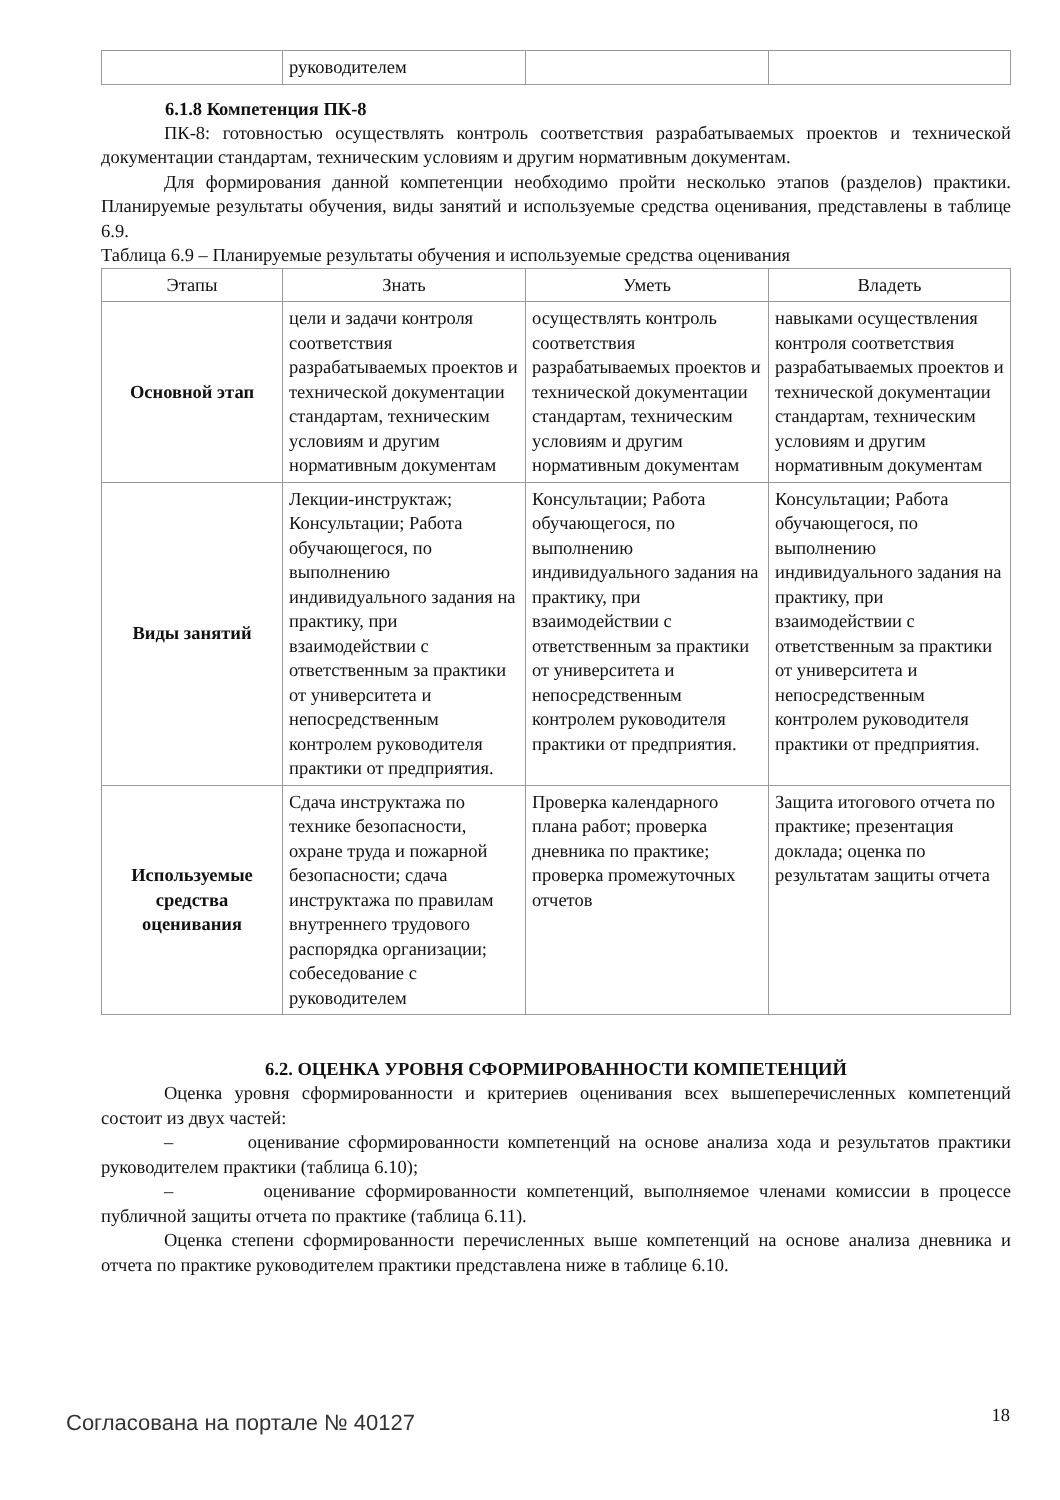| | руководителем | | |
6.1.8 Компетенция ПК-8
ПК-8: готовностью осуществлять контроль соответствия разрабатываемых проектов и технической документации стандартам, техническим условиям и другим нормативным документам.
Для формирования данной компетенции необходимо пройти несколько этапов (разделов) практики. Планируемые результаты обучения, виды занятий и используемые средства оценивания, представлены в таблице 6.9.
Таблица 6.9 – Планируемые результаты обучения и используемые средства оценивания
| Этапы | Знать | Уметь | Владеть |
| --- | --- | --- | --- |
| Основной этап | цели и задачи контроля соответствия разрабатываемых проектов и технической документации стандартам, техническим условиям и другим нормативным документам | осуществлять контроль соответствия разрабатываемых проектов и технической документации стандартам, техническим условиям и другим нормативным документам | навыками осуществления контроля соответствия разрабатываемых проектов и технической документации стандартам, техническим условиям и другим нормативным документам |
| Виды занятий | Лекции-инструктаж; Консультации; Работа обучающегося, по выполнению индивидуального задания на практику, при взаимодействии с ответственным за практики от университета и непосредственным контролем руководителя практики от предприятия. | Консультации; Работа обучающегося, по выполнению индивидуального задания на практику, при взаимодействии с ответственным за практики от университета и непосредственным контролем руководителя практики от предприятия. | Консультации; Работа обучающегося, по выполнению индивидуального задания на практику, при взаимодействии с ответственным за практики от университета и непосредственным контролем руководителя практики от предприятия. |
| Используемые средства оценивания | Сдача инструктажа по технике безопасности, охране труда и пожарной безопасности; сдача инструктажа по правилам внутреннего трудового распорядка организации; собеседование с руководителем | Проверка календарного плана работ; проверка дневника по практике; проверка промежуточных отчетов | Защита итогового отчета по практике; презентация доклада; оценка по результатам защиты отчета |
6.2. ОЦЕНКА УРОВНЯ СФОРМИРОВАННОСТИ КОМПЕТЕНЦИЙ
Оценка уровня сформированности и критериев оценивания всех вышеперечисленных компетенций состоит из двух частей:
– оценивание сформированности компетенций на основе анализа хода и результатов практики руководителем практики (таблица 6.10);
– оценивание сформированности компетенций, выполняемое членами комиссии в процессе публичной защиты отчета по практике (таблица 6.11).
Оценка степени сформированности перечисленных выше компетенций на основе анализа дневника и отчета по практике руководителем практики представлена ниже в таблице 6.10.
Согласована на портале № 40127 18